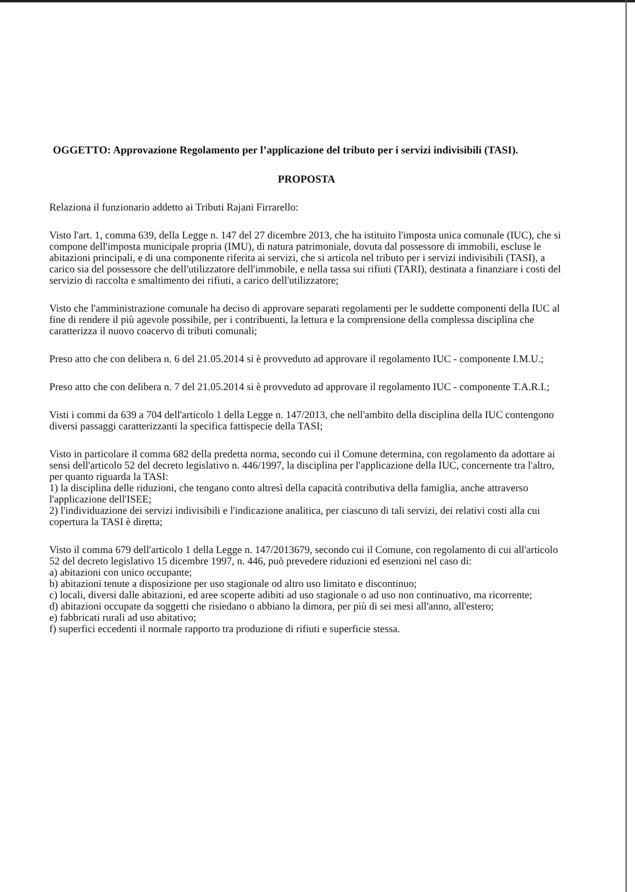OGGETTO: Approvazione Regolamento per l’applicazione del tributo per i servizi indivisibili (TASI).
PROPOSTA
Relaziona il funzionario addetto ai Tributi Rajani Firrarello:
Visto l'art. 1, comma 639, della Legge n. 147 del 27 dicembre 2013, che ha istituito l'imposta unica comunale (IUC), che si compone dell'imposta municipale propria (IMU), di natura patrimoniale, dovuta dal possessore di immobili, escluse le abitazioni principali, e di una componente riferita ai servizi, che si articola nel tributo per i servizi indivisibili (TASI), a carico sia del possessore che dell'utilizzatore dell'immobile, e nella tassa sui rifiuti (TARI), destinata a finanziare i costi del servizio di raccolta e smaltimento dei rifiuti, a carico dell'utilizzatore;
Visto che l'amministrazione comunale ha deciso di approvare separati regolamenti per le suddette componenti della IUC al fine di rendere il più agevole possibile, per i contribuenti, la lettura e la comprensione della complessa disciplina che caratterizza il nuovo coacervo di tributi comunali;
Preso atto che con delibera n. 6 del 21.05.2014 si è provveduto ad approvare il regolamento IUC - componente I.M.U.;
Preso atto che con delibera n. 7 del 21.05.2014 si è provveduto ad approvare il regolamento IUC - componente T.A.R.I.;
Visti i commi da 639 a 704 dell'articolo 1 della Legge n. 147/2013, che nell'ambito della disciplina della IUC contengono diversi passaggi caratterizzanti la specifica fattispecie della TASI;
Visto in particolare il comma 682 della predetta norma, secondo cui il Comune determina, con regolamento da adottare ai sensi dell'articolo 52 del decreto legislativo n. 446/1997, la disciplina per l'applicazione della IUC, concernente tra l'altro, per quanto riguarda la TASI:
1) la disciplina delle riduzioni, che tengano conto altresì della capacità contributiva della famiglia, anche attraverso l'applicazione dell'ISEE;
2) l'individuazione dei servizi indivisibili e l'indicazione analitica, per ciascuno di tali servizi, dei relativi costi alla cui copertura la TASI è diretta;
Visto il comma 679 dell'articolo 1 della Legge n. 147/2013679, secondo cui il Comune, con regolamento di cui all'articolo 52 del decreto legislativo 15 dicembre 1997, n. 446, può prevedere riduzioni ed esenzioni nel caso di:
a) abitazioni con unico occupante;
b) abitazioni tenute a disposizione per uso stagionale od altro uso limitato e discontinuo;
c) locali, diversi dalle abitazioni, ed aree scoperte adibiti ad uso stagionale o ad uso non continuativo, ma ricorrente;
d) abitazioni occupate da soggetti che risiedano o abbiano la dimora, per più di sei mesi all'anno, all'estero;
e) fabbricati rurali ad uso abitativo;
f) superfici eccedenti il normale rapporto tra produzione di rifiuti e superficie stessa.